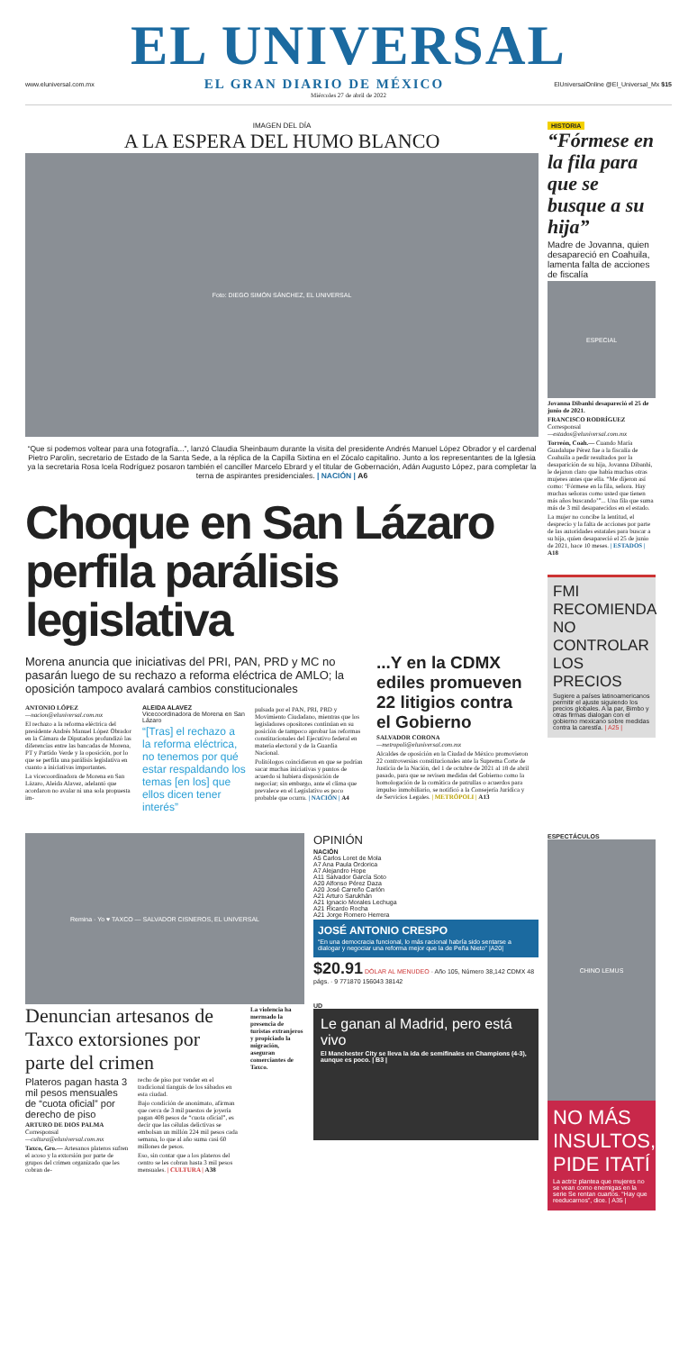EL UNIVERSAL
www.eluniversal.com.mx EL GRAN DIARIO DE MÉXICO ElUniversalOnline @El_Universal_Mx $15
Miércoles 27 de abril de 2022
IMAGEN DEL DÍA
A LA ESPERA DEL HUMO BLANCO
Foto: DIEGO SIMÓN SÁNCHEZ, EL UNIVERSAL
“Que si podemos voltear para una fotografía...”, lanzó Claudia Sheinbaum durante la visita del presidente Andrés Manuel López Obrador y el cardenal Pietro Parolin, secretario de Estado de la Santa Sede, a la réplica de la Capilla Sixtina en el Zócalo capitalino. Junto a los representantes de la Iglesia ya la secretaria Rosa Icela Rodríguez posaron también el canciller Marcelo Ebrard y el titular de Gobernación, Adán Augusto López, para completar la terna de aspirantes presidenciales. | NACIÓN | A6
Choque en San Lázaro perfila parálisis legislativa
Morena anuncia que iniciativas del PRI, PAN, PRD y MC no pasarán luego de su rechazo a reforma eléctrica de AMLO; la oposición tampoco avalará cambios constitucionales
ANTONIO LÓPEZ
—nacion@eluniversal.com.mx
El rechazo a la reforma eléctrica del presidente Andrés Manuel López Obrador en la Cámara de Diputados profundizó las diferencias entre las bancadas de Morena, PT y Partido Verde y la oposición, por lo que se perfila una parálisis legislativa en cuanto a iniciativas importantes.
La vicecoordinadora de Morena en San Lázaro, Aleida Alavez, adelantó que acordaron no avalar ni una sola propuesta im-
ALEIDA ALAVEZ
Vicecoordinadora de Morena en San Lázaro
“[Tras] el rechazo a la reforma eléctrica, no tenemos por qué estar respaldando los temas [en los] que ellos dicen tener interés”
pulsada por el PAN, PRI, PRD y Movimiento Ciudadano, mientras que los legisladores opositores continúan en su posición de tampoco aprobar las reformas constitucionales del Ejecutivo federal en materia electoral y de la Guardia Nacional.
Politólogos coincidieron en que se podrían sacar muchas iniciativas y puntos de acuerdo si hubiera disposición de negociar; sin embargo, ante el clima que prevalece en el Legislativo es poco probable que ocurra. | NACIÓN | A4
...Y en la CDMX ediles promueven 22 litigios contra el Gobierno
SALVADOR CORONA
—metropoli@eluniversal.com.mx
Alcaldes de oposición en la Ciudad de México promovieron 22 controversias constitucionales ante la Suprema Corte de Justicia de la Nación, del 1 de octubre de 2021 al 18 de abril pasado, para que se revisen medidas del Gobierno como la homologación de la comática de patrullas o acuerdos para impulso inmobiliario, se notificó a la Consejería Jurídica y de Servicios Legales. | METRÓPOLI | A13
HISTORIA
“Fórmese en la fila para que se busque a su hija”
Madre de Jovanna, quien desapareció en Coahuila, lamenta falta de acciones de fiscalía
ESPECIAL
Jovanna Dibanhi desapareció el 25 de junio de 2021.
FRANCISCO RODRÍGUEZ
Corresponsal
—estados@eluniversal.com.mx
Torreón, Coah.— Cuando María Guadalupe Pérez fue a la fiscalía de Coahuila a pedir resultados por la desaparición de su hija, Jovanna Dibanhi, le dejaron claro que había muchas otras mujeres antes que ella. “Me dijeron así como: ‘Fórmese en la fila, señora. Hay muchas señoras como usted que tienen más años buscando’”... Una fila que suma más de 3 mil desaparecidos en el estado.
La mujer no concibe la lentitud, el desprecio y la falta de acciones por parte de las autoridades estatales para buscar a su hija, quien desapareció el 25 de junio de 2021, hace 10 meses. | ESTADOS | A18
FMI RECOMIENDA NO CONTROLAR LOS PRECIOS
Sugiere a países latinoamericanos permitir el ajuste siguiendo los precios globales. A la par, Bimbo y otras firmas dialogan con el gobierno mexicano sobre medidas contra la carestía. | A25 |
Remina · Yo ♥ TAXCO — SALVADOR CISNEROS, EL UNIVERSAL
Denuncian artesanos de Taxco extorsiones por parte del crimen
La violencia ha mermado la presencia de turistas extranjeros y propiciado la migración, aseguran comerciantes de Taxco.
Plateros pagan hasta 3 mil pesos mensuales de “cuota oficial” por derecho de piso
ARTURO DE DIOS PALMA
Corresponsal
—cultura@eluniversal.com.mx
Taxco, Gro.— Artesanos plateros sufren el acoso y la extorsión por parte de grupos del crimen organizado que les cobran de-
recho de piso por vender en el tradicional tianguis de los sábados en esta ciudad.
Bajo condición de anonimato, afirman que cerca de 3 mil puestos de joyería pagan 408 pesos de “cuota oficial”, es decir que las células delictivas se embolsan un millón 224 mil pesos cada semana, lo que al año suma casi 60 millones de pesos.
Eso, sin contar que a los plateros del centro se les cobran hasta 3 mil pesos mensuales. | CULTURA | A38
OPINIÓN
NACIÓN
A5 Carlos Loret de Mola
A7 Ana Paula Ordorica
A7 Alejandro Hope
A11 Salvador García Soto
A20 Alfonso Pérez Daza
A20 José Carreño Carlón
A21 Arturo Sarukhán
A21 Ignacio Morales Lechuga
A21 Ricardo Rocha
A21 Jorge Romero Herrera
JOSÉ ANTONIO CRESPO
“En una democracia funcional, lo más racional habría sido sentarse a dialogar y negociar una reforma mejor que la de Peña Nieto” |A20|
$20.91 DÓLAR AL MENUDEO · Año 105, Número 38,142 CDMX 48 págs. · 9 771870 156043 38142
UD
Le ganan al Madrid, pero está vivo
El Manchester City se lleva la ida de semifinales en Champions (4-3), aunque es poco. | B3 |
ESPECTÁCULOS
CHINO LEMUS
NO MÁS INSULTOS, PIDE ITATÍ
La actriz plantea que mujeres no se vean como enemigas en la serie Se rentan cuartos. “Hay que reeducarnos”, dice. | A35 |